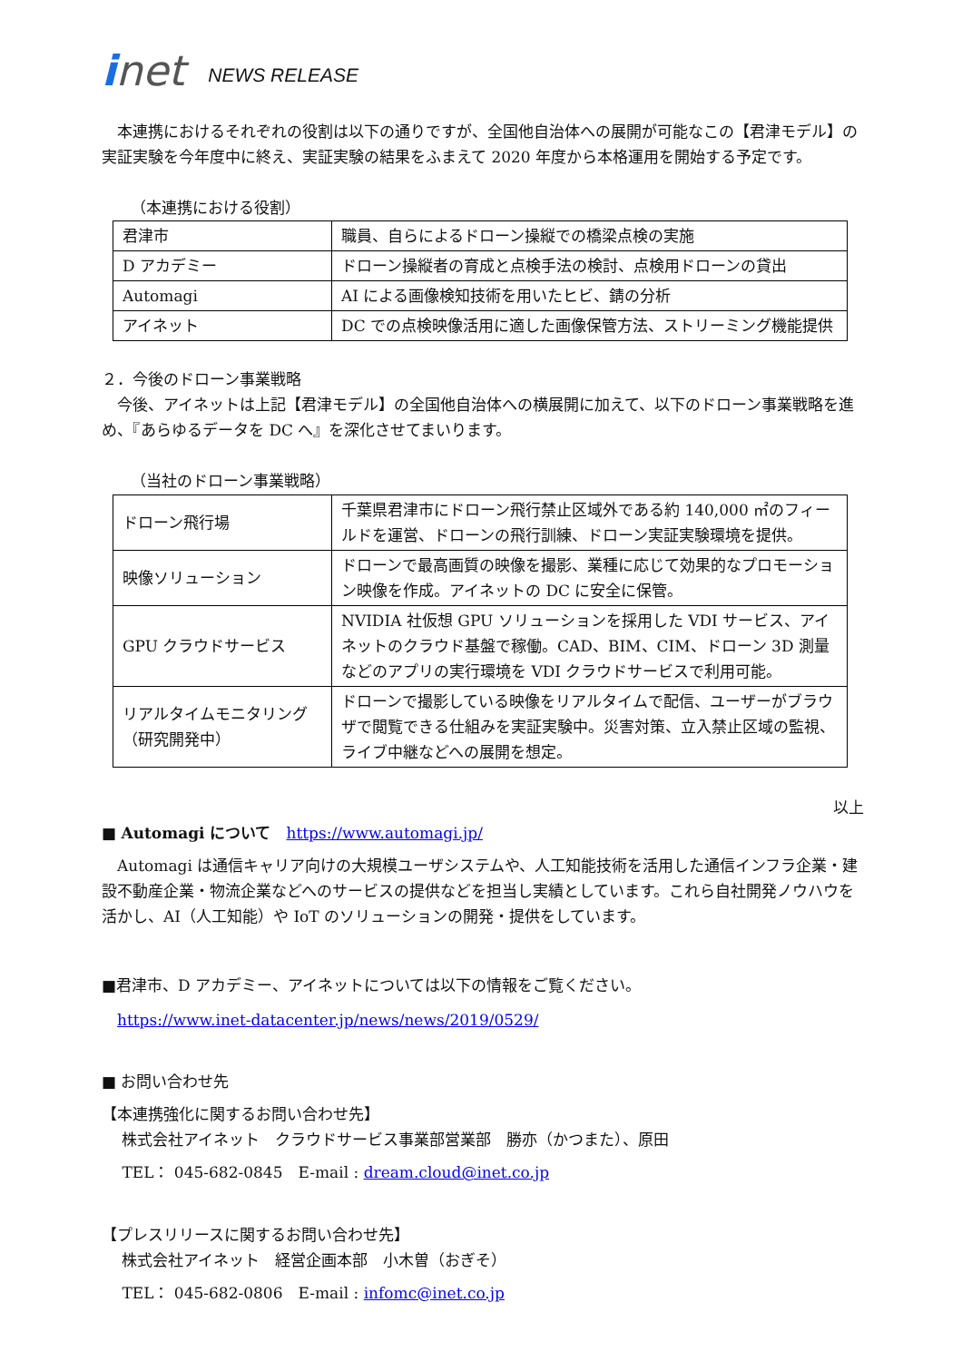inet NEWS RELEASE
　本連携におけるそれぞれの役割は以下の通りですが、全国他自治体への展開が可能なこの【君津モデル】の実証実験を今年度中に終え、実証実験の結果をふまえて 2020 年度から本格運用を開始する予定です。
（本連携における役割）
| 君津市 | 職員、自らによるドローン操縦での橋梁点検の実施 |
| D アカデミー | ドローン操縦者の育成と点検手法の検討、点検用ドローンの貸出 |
| Automagi | AI による画像検知技術を用いたヒビ、錆の分析 |
| アイネット | DC での点検映像活用に適した画像保管方法、ストリーミング機能提供 |
２．今後のドローン事業戦略
　今後、アイネットは上記【君津モデル】の全国他自治体への横展開に加えて、以下のドローン事業戦略を進め、『あらゆるデータを DC へ』を深化させてまいります。
（当社のドローン事業戦略）
| ドローン飛行場 | 千葉県君津市にドローン飛行禁止区域外である約 140,000 ㎡のフィールドを運営、ドローンの飛行訓練、ドローン実証実験環境を提供。 |
| 映像ソリューション | ドローンで最高画質の映像を撮影、業種に応じて効果的なプロモーション映像を作成。アイネットの DC に安全に保管。 |
| GPU クラウドサービス | NVIDIA 社仮想 GPU ソリューションを採用した VDI サービス、アイネットのクラウド基盤で稼働。CAD、BIM、CIM、ドローン 3D 測量などのアプリの実行環境を VDI クラウドサービスで利用可能。 |
| リアルタイムモニタリング （研究開発中） | ドローンで撮影している映像をリアルタイムで配信、ユーザーがブラウザで閲覧できる仕組みを実証実験中。災害対策、立入禁止区域の監視、ライブ中継などへの展開を想定。 |
以上
■ Automagi について　https://www.automagi.jp/
　Automagi は通信キャリア向けの大規模ユーザシステムや、人工知能技術を活用した通信インフラ企業・建設不動産企業・物流企業などへのサービスの提供などを担当し実績としています。これら自社開発ノウハウを活かし、AI（人工知能）や IoT のソリューションの開発・提供をしています。
■君津市、D アカデミー、アイネットについては以下の情報をご覧ください。
　https://www.inet-datacenter.jp/news/news/2019/0529/
■ お問い合わせ先
【本連携強化に関するお問い合わせ先】
　 株式会社アイネット　クラウドサービス事業部営業部　勝亦（かつまた）、原田
　 TEL： 045-682-0845　E-mail : dream.cloud@inet.co.jp
【プレスリリースに関するお問い合わせ先】
　 株式会社アイネット　経営企画本部　小木曽（おぎそ）
　 TEL： 045-682-0806　E-mail : infomc@inet.co.jp